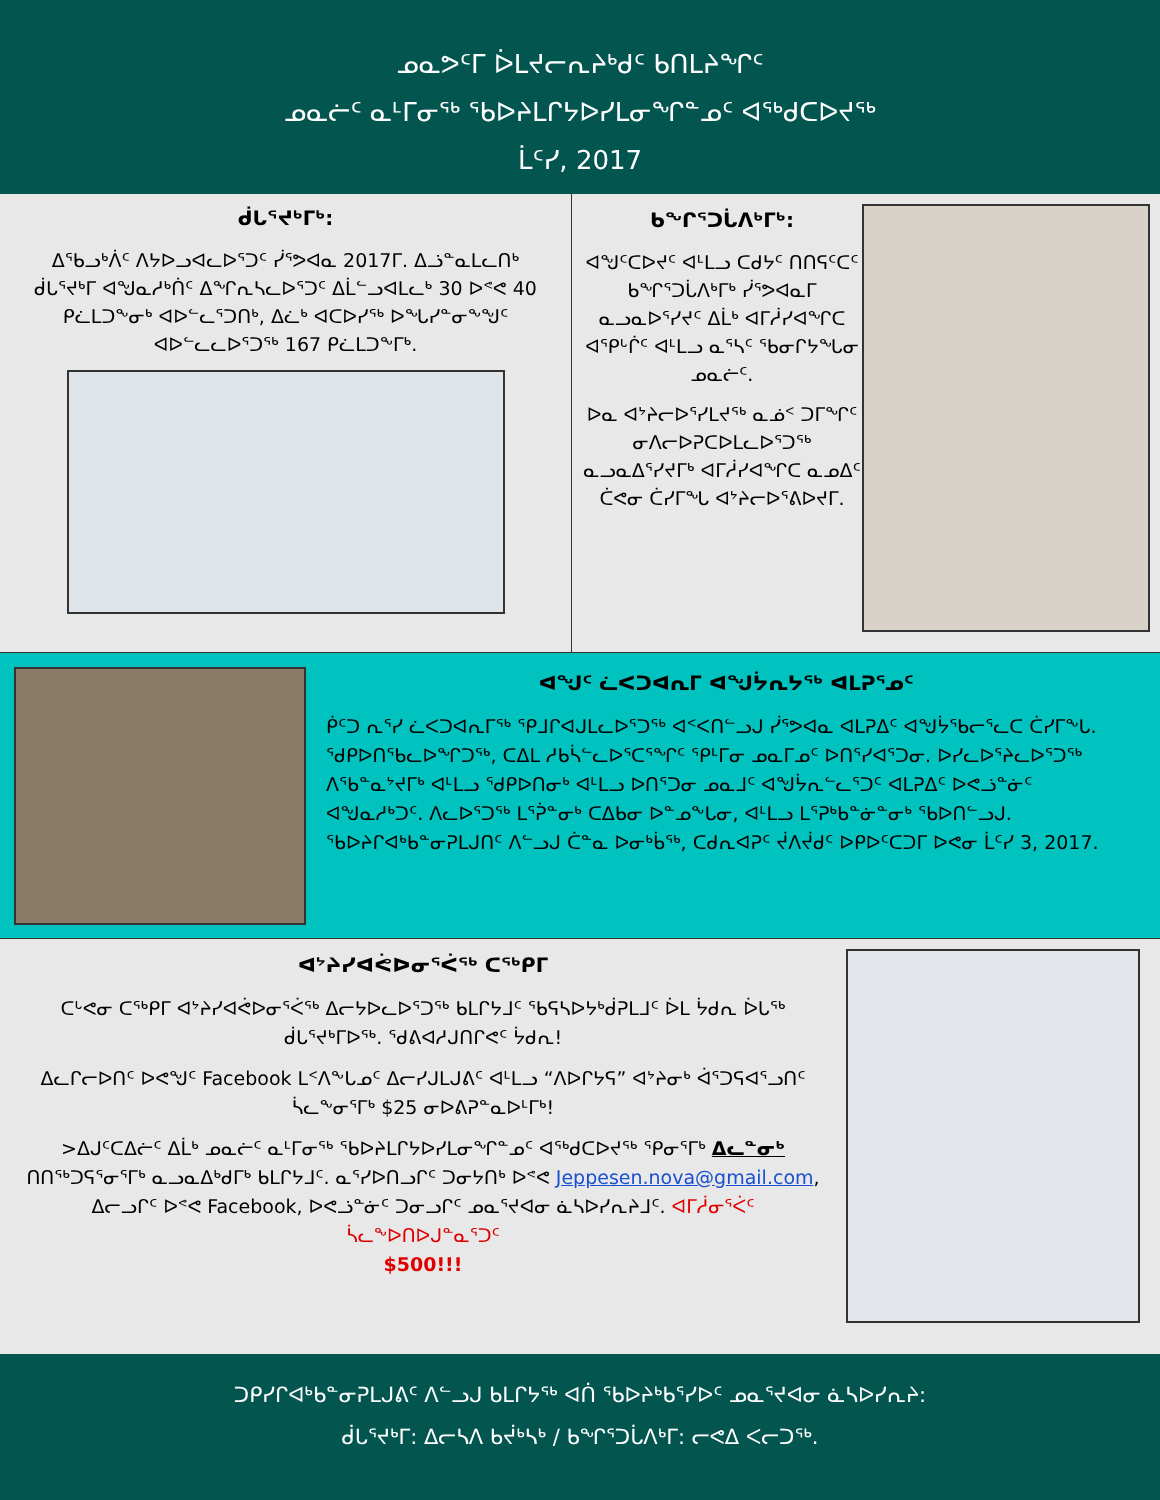ᓄᓇᕗᑦᒥ ᐆᒪᔪᓕᕆᔨᒃᑯᑦ ᑲᑎᒪᔨᖏᑦ
ᓄᓇᓖᑦ ᓇᒻᒥᓂᖅ ᖃᐅᔨᒪᒋᔭᐅᓯᒪᓂᖏᓐᓄᑦ ᐊᖅᑯᑕᐅᔪᖅ
ᒫᑦᓯ, 2017
ᑰᒐᕐᔪᒃᒥᒃ:
ᐃᖃᓗᒃᐲᑦ ᐱᔭᐅᓗᐊᓚᐅᕐᑐᑦ ᓰᕐᕗᐊᓇ 2017ᒥ. ᐃᓘᓐᓇᒪᓚᑎᒃ ᑰᒐᕐᔪᒃᒥ ᐊᖑᓇᓱᒃᑏᑦ ᐃᖏᕆᓴᓚᐅᕐᑐᑦ ᐃᒫᓪᓗᐊᒪᓚᒃ 30 ᐅᕝᕙ 40 ᑭᓛᒪᑐᖕᓂᒃ ᐊᐅᓪᓚᕐᑐᑎᒃ, ᐃᓛᒃ ᐊᑕᐅᓯᖅ ᐅᖓᓯᓐᓂᖕᖑᑦ ᐊᐅᓪᓚᓚᐅᕐᑐᖅ 167 ᑭᓛᒪᑐᖕᒥᒃ.
ᑲᖏᕐᑐᒑᐱᒃᒥᒃ:
ᐊᖑᑦᑕᐅᔪᑦ ᐊᒻᒪᓗ ᑕᑯᔭᑦ ᑎᑎᕋᑦᑕᑦ ᑲᖏᕐᑐᒑᐱᒃᒥᒃ ᓰᕐᕗᐊᓇᒥ ᓇᓗᓇᐅᕐᓯᔪᑦ ᐃᒫᒃ ᐊᒥᓲᓯᐊᖏᑕ ᐊᕿᒡᒌᑦ ᐊᒻᒪᓗ ᓇᕐᓴᑦ ᖃᓂᒋᔭᖓᓂ ᓄᓇᓖᑦ.
ᐅᓇ ᐊᔾᔨᓕᐅᕐᓯᒪᔪᖅ ᓇᓅᑉ ᑐᒥᖏᑦ ᓂᐱᓕᐅᕈᑕᐅᒪᓚᐅᕐᑐᖅ ᓇᓗᓇᐃᕐᓯᔪᒥᒃ ᐊᒥᓲᓯᐊᖏᑕ ᓇᓄᐃᑦ ᑖᕙᓂ ᑖᓯᒥᖓ ᐊᔾᔨᓕᐅᕐᕕᐅᔪᒥ.
ᐊᖑᑦ ᓛᐸᑐᐊᕆᒥ ᐊᖑᔮᕆᔭᖅ ᐊᒪᕈᕐᓄᑦ
ᑮᑦᑐ ᕆᕐᓯ ᓛᐸᑐᐊᕆᒥᖅ ᕿᒧᒋᐊᒍᒪᓚᐅᕐᑐᖅ ᐊᑉᐸᑎᓪᓗᒍ ᓰᕐᕗᐊᓇ ᐊᒪᕈᐃᑦ ᐊᖑᔮᕐᑲᓕᕐᓚᑕ ᑖᓯᒥᖕᒐ. ᖁᑭᐅᑎᖃᓚᐅᖏᑐᖅ, ᑕᐃᒪ ᓱᑲᓵᓪᓚᐅᕐᑕᕐᖏᑦ ᕿᒻᒥᓂ ᓄᓇᒥᓄᑦ ᐅᑎᕐᓯᐊᕐᑐᓂ. ᐅᓯᓚᐅᕐᔨᓚᐅᕐᑐᖅ ᐱᖃᓐᓇᔾᔪᒥᒃ ᐊᒻᒪᓗ ᖁᑭᐅᑎᓂᒃ ᐊᒻᒪᓗ ᐅᑎᕐᑐᓂ ᓄᓇᒧᑦ ᐊᖑᔮᕆᓪᓚᕐᑐᑦ ᐊᒪᕈᐃᑦ ᐅᕙᓘᓐᓃᑦ ᐊᖑᓇᓱᒃᑐᑦ. ᐱᓚᐅᕐᑐᖅ ᒪᕐᕉᓐᓂᒃ ᑕᐃᑲᓂ ᐅᓐᓄᖕᒐᓂ, ᐊᒻᒪᓗ ᒪᕐᕈᒃᑲᓐᓃᓐᓂᒃ ᖃᐅᑎᓪᓗᒍ. ᖃᐅᔨᒋᐊᒃᑲᓐᓂᕈᒪᒍᑎᑦ ᐱᓪᓗᒍ ᑖᓐᓇ ᐅᓂᒃᑳᖅ, ᑕᑯᕆᐊᕈᑦ ᔫᐱᔫᑯᑦ ᐅᑭᐅᑦᑕᑐᒥ ᐅᕙᓂ ᒫᑦᓯ 3, 2017.
ᐊᔾᔨᓯᐊᕚᐅᓂᕐᐹᖅ ᑕᖅᑭᒥ
ᑕᒡᕙᓂ ᑕᖅᑭᒥ ᐊᔾᔨᓯᐊᕚᐅᓂᕐᐹᖅ ᐃᓕᔭᐅᓚᐅᕐᑐᖅ ᑲᒪᒋᔭᒧᑦ ᖃᕋᓴᐅᔭᒃᑰᕈᒪᒧᑦ ᐆᒪ ᔮᑯᕆ ᐆᒐᖅ ᑰᒐᕐᔪᒃᒥᐅᖅ. ᖁᕕᐊᓱᒍᑎᒋᕙᑦ ᔮᑯᕆ!
ᐃᓚᒋᓕᐅᑎᑦ ᐅᕙᖑᑦ Facebook ᒪᑉᐱᖕᒐᓄᑦ ᐃᓕᓯᒍᒪᒍᕕᑦ ᐊᒻᒪᓗ “ᐱᐅᒋᔭᕋ” ᐊᔾᔨᓂᒃ ᐋᕐᑐᕋᐊᕐᓗᑎᑦ ᓵᓚᖕᓂᕐᒥᒃ $25 ᓂᐅᕕᕈᓐᓇᐅᒻᒥᒃ!
>ᐃᒍᑦᑕᐃᓖᑦ ᐃᒫᒃ ᓄᓇᓖᑦ ᓇᒻᒥᓂᖅ ᖃᐅᔨᒪᒋᔭᐅᓯᒪᓂᖏᓐᓄᑦ ᐊᖅᑯᑕᐅᔪᖅ ᕿᓂᕐᒥᒃ ᐃᓚᓐᓂᒃ ᑎᑎᖅᑐᕋᕐᓂᕐᒥᒃ ᓇᓗᓇᐃᒃᑯᒥᒃ ᑲᒪᒋᔭᒧᑦ. ᓇᕐᓯᐅᑎᓗᒋᑦ ᑐᓂᔭᑎᒃ ᐅᕝᕙ Jeppesen.nova@gmail.com, ᐃᓕᓗᒋᑦ ᐅᕝᕙ Facebook, ᐅᕙᓘᓐᓃᑦ ᑐᓂᓗᒋᑦ ᓄᓇᕐᔪᐊᓂ ᓈᓴᐅᓯᕆᔨᒧᑦ. ᐊᒥᓲᓂᕐᐹᑦ ᓵᓚᖕᐅᑎᐅᒍᓐᓇᕐᑐᑦ
$500!!!
ᑐᑭᓯᒋᐊᒃᑲᓐᓂᕈᒪᒍᕕᑦ ᐱᓪᓗᒍ ᑲᒪᒋᔭᖅ ᐊᑏ ᖃᐅᔨᒃᑲᕐᓯᐅᑦ ᓄᓇᕐᔪᐊᓂ ᓈᓴᐅᓯᕆᔨ:
ᑰᒐᕐᔪᒃᒥ: ᐃᓕᓴᐱ ᑲᔫᒃᓴᒃ / ᑲᖏᕐᑐᒑᐱᒃᒥ: ᓕᕙᐃ ᐸᓕᑐᖅ.